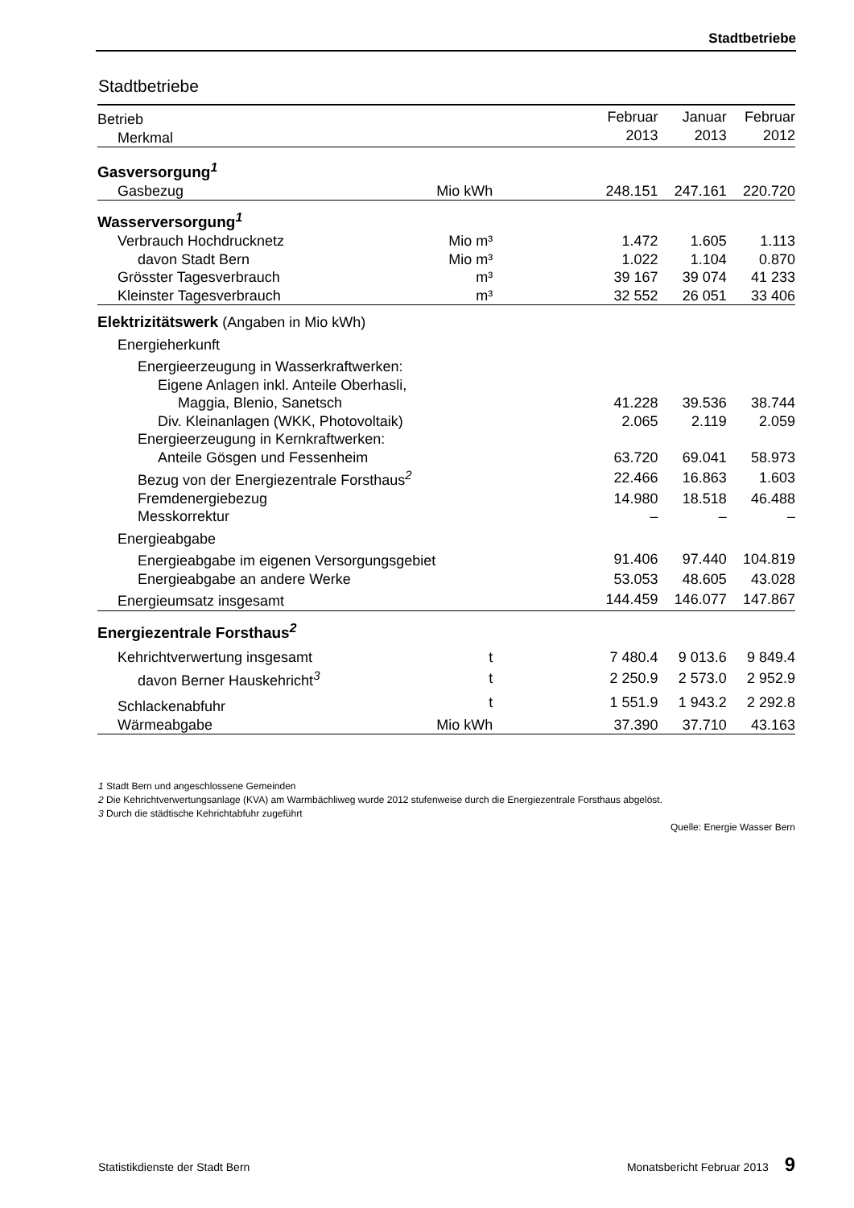Stadtbetriebe
Stadtbetriebe
| Betrieb Merkmal | | Februar 2013 | Januar 2013 | Februar 2012 |
| --- | --- | --- | --- | --- |
| Gasversorgung<sup>1</sup> | | | | |
| Gasbezug | Mio kWh | 248.151 | 247.161 | 220.720 |
| Wasserversorgung<sup>1</sup> | | | | |
| Verbrauch Hochdrucknetz | Mio m³ | 1.472 | 1.605 | 1.113 |
| davon Stadt Bern | Mio m³ | 1.022 | 1.104 | 0.870 |
| Grösster Tagesverbrauch | m³ | 39 167 | 39 074 | 41 233 |
| Kleinster Tagesverbrauch | m³ | 32 552 | 26 051 | 33 406 |
| Elektrizitätswerk (Angaben in Mio kWh) | | | | |
| Energieherkunft | | | | |
| Energieerzeugung in Wasserkraftwerken: | | | | |
| Eigene Anlagen inkl. Anteile Oberhasli, | | | | |
| Maggia, Blenio, Sanetsch | | 41.228 | 39.536 | 38.744 |
| Div. Kleinanlagen (WKK, Photovoltaik) | | 2.065 | 2.119 | 2.059 |
| Energieerzeugung in Kernkraftwerken: | | | | |
| Anteile Gösgen und Fessenheim | | 63.720 | 69.041 | 58.973 |
| Bezug von der Energiezentrale Forsthaus<sup>2</sup> | | 22.466 | 16.863 | 1.603 |
| Fremdenergiebezug | | 14.980 | 18.518 | 46.488 |
| Messkorrektur | | – | – | – |
| Energieabgabe | | | | |
| Energieabgabe im eigenen Versorgungsgebiet | | 91.406 | 97.440 | 104.819 |
| Energieabgabe an andere Werke | | 53.053 | 48.605 | 43.028 |
| Energieumsatz insgesamt | | 144.459 | 146.077 | 147.867 |
| Energiezentrale Forsthaus<sup>2</sup> | | | | |
| Kehrichtverwertung insgesamt | t | 7 480.4 | 9 013.6 | 9 849.4 |
| davon Berner Hauskehricht<sup>3</sup> | t | 2 250.9 | 2 573.0 | 2 952.9 |
| Schlackenabfuhr | t | 1 551.9 | 1 943.2 | 2 292.8 |
| Wärmeabgabe | Mio kWh | 37.390 | 37.710 | 43.163 |
1 Stadt Bern und angeschlossene Gemeinden
2 Die Kehrichtverwertungsanlage (KVA) am Warmbächliweg wurde 2012 stufenweise durch die Energiezentrale Forsthaus abgelöst.
3 Durch die städtische Kehrichtabfuhr zugeführt
Quelle: Energie Wasser Bern
Statistikdienste der Stadt Bern Monatsbericht Februar 2013 9